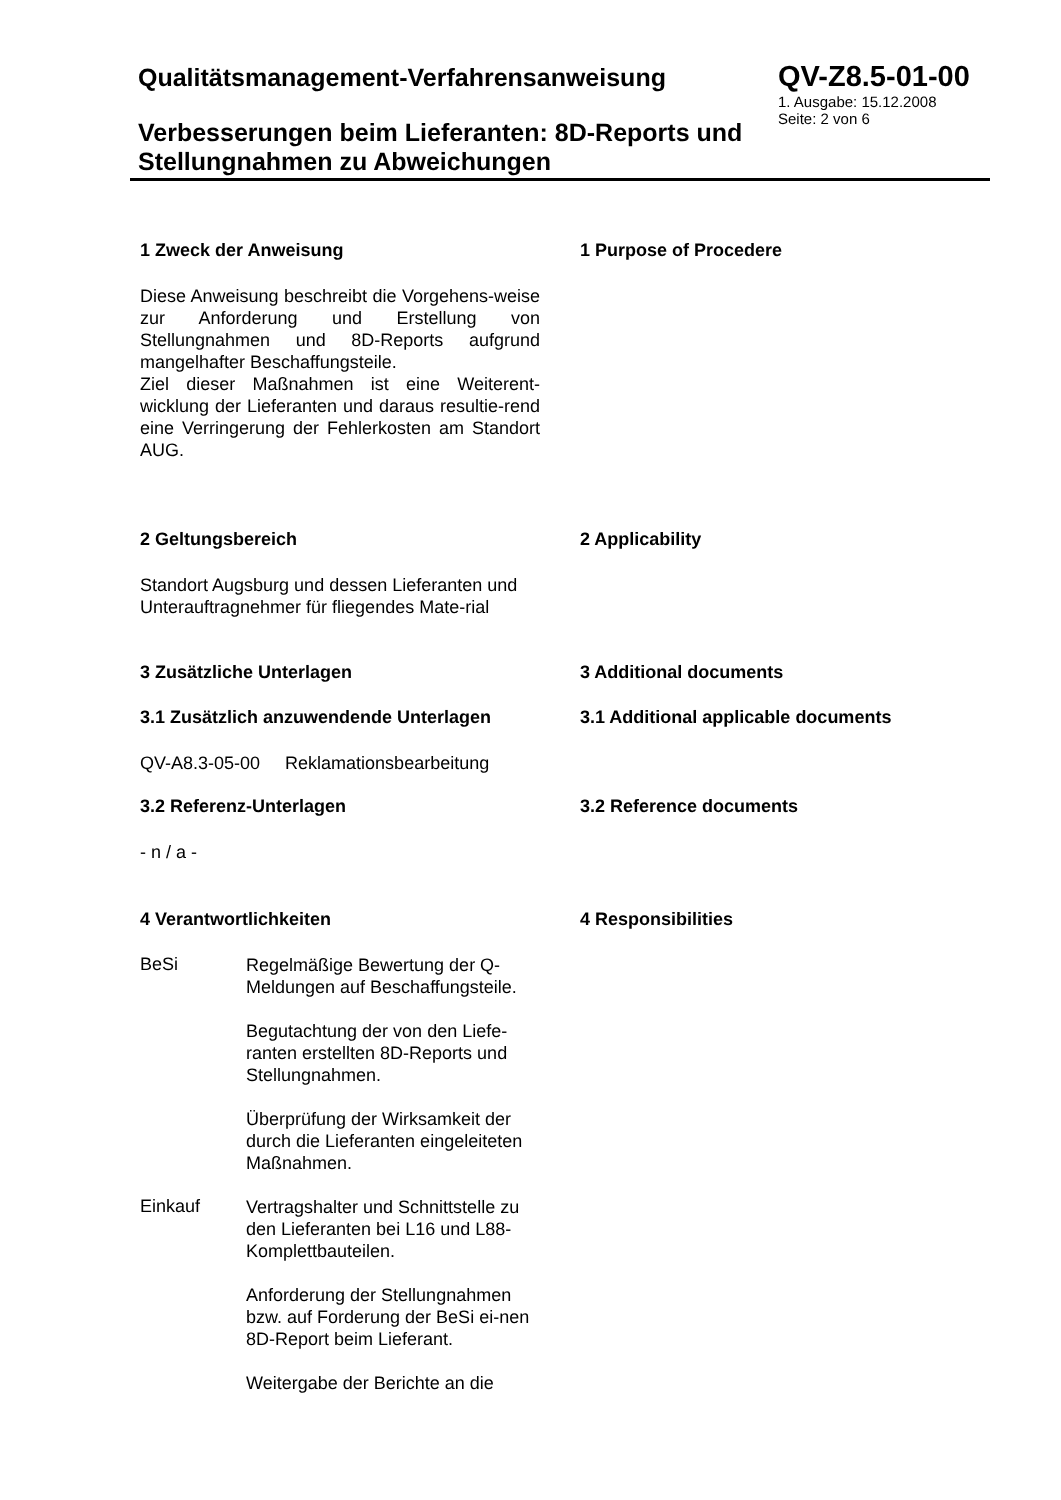Qualitätsmanagement-Verfahrensanweisung
Verbesserungen beim Lieferanten: 8D-Reports und Stellungnahmen zu Abweichungen
QV-Z8.5-01-00
1. Ausgabe: 15.12.2008
Seite: 2 von 6
1 Zweck der Anweisung 1 Purpose of Procedere
Diese Anweisung beschreibt die Vorgehens-weise zur Anforderung und Erstellung von Stellungnahmen und 8D-Reports aufgrund mangelhafter Beschaffungsteile.
Ziel dieser Maßnahmen ist eine Weiterent-wicklung der Lieferanten und daraus resultie-rend eine Verringerung der Fehlerkosten am Standort AUG.
2 Geltungsbereich 2 Applicability
Standort Augsburg und dessen Lieferanten und Unterauftragnehmer für fliegendes Mate-rial
3 Zusätzliche Unterlagen 3 Additional documents
3.1 Zusätzlich anzuwendende Unterlagen 3.1 Additional applicable documents
QV-A8.3-05-00 Reklamationsbearbeitung
3.2 Referenz-Unterlagen 3.2 Reference documents
- n / a -
4 Verantwortlichkeiten 4 Responsibilities
BeSi
Regelmäßige Bewertung der Q-Meldungen auf Beschaffungsteile.
Begutachtung der von den Liefe-ranten erstellten 8D-Reports und Stellungnahmen.
Überprüfung der Wirksamkeit der durch die Lieferanten eingeleiteten Maßnahmen.
Einkauf
Vertragshalter und Schnittstelle zu den Lieferanten bei L16 und L88-Komplettbauteilen.
Anforderung der Stellungnahmen bzw. auf Forderung der BeSi ei-nen 8D-Report beim Lieferant.
Weitergabe der Berichte an die